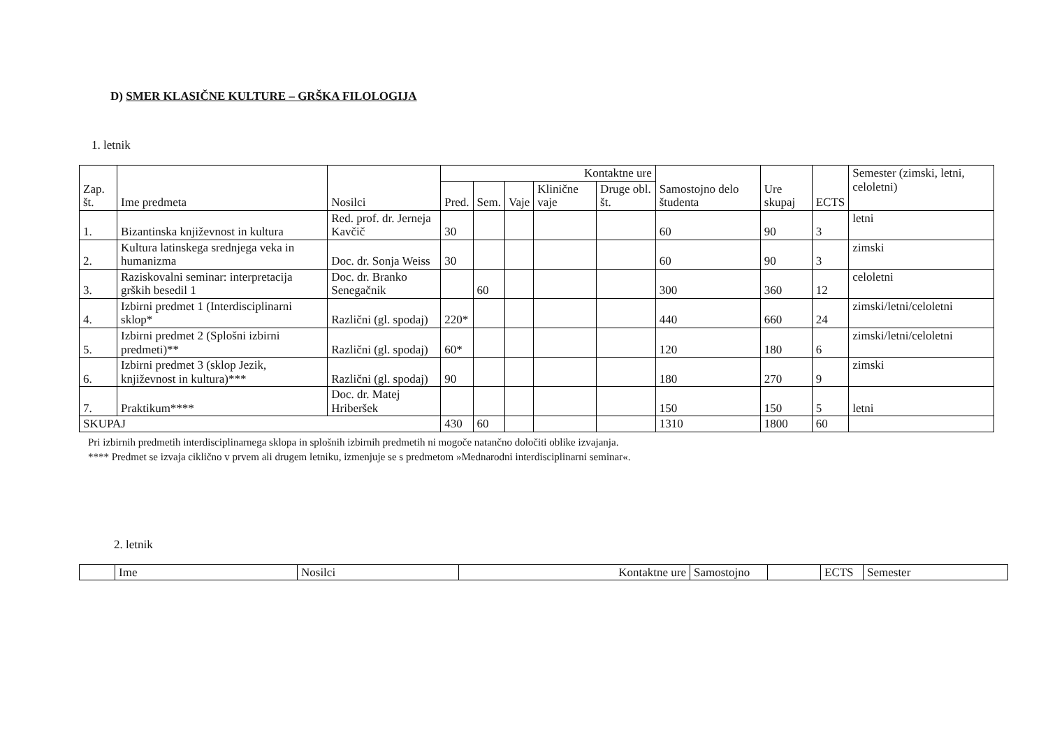D) SMER KLASIČNE KULTURE – GRŠKA FILOLOGIJA
1. letnik
| Zap. št. | Ime predmeta | Nosilci | Kontaktne ure | | | | | Samostojno delo študenta | Ure skupaj | ECTS | Semester (zimski, letni, celoletni) |
| --- | --- | --- | --- | --- | --- | --- | --- | --- | --- | --- | --- |
| | | | Pred. | Sem. | Vaje | Klinične vaje | Druge obl. št. | | | | |
| 1. | Bizantinska književnost in kultura | Red. prof. dr. Jerneja Kavčič | 30 | | | | | 60 | 90 | 3 | letni |
| 2. | Kultura latinskega srednjega veka in humanizma | Doc. dr. Sonja Weiss | 30 | | | | | 60 | 90 | 3 | zimski |
| 3. | Raziskovalni seminar: interpretacija grških besedil 1 | Doc. dr. Branko Senegačnik | | 60 | | | | 300 | 360 | 12 | celoletni |
| 4. | Izbirni predmet 1 (Interdisciplinarni sklop* | Različni (gl. spodaj) | 220* | | | | | 440 | 660 | 24 | zimski/letni/celoletni |
| 5. | Izbirni predmet 2 (Splošni izbirni predmeti)** | Različni (gl. spodaj) | 60* | | | | | 120 | 180 | 6 | zimski/letni/celoletni |
| 6. | Izbirni predmet 3 (sklop Jezik, književnost in kultura)*** | Različni (gl. spodaj) | 90 | | | | | 180 | 270 | 9 | zimski |
| 7. | Praktikum**** | Doc. dr. Matej Hriberšek | | | | | | 150 | 150 | 5 | letni |
| SKUPAJ | | | 430 | 60 | | | | 1310 | 1800 | 60 | |
Pri izbirnih predmetih interdisciplinarnega sklopa in splošnih izbirnih predmetih ni mogoče natančno določiti oblike izvajanja.
**** Predmet se izvaja ciklično v prvem ali drugem letniku, izmenjuje se s predmetom »Mednarodni interdisciplinarni seminar«.
2. letnik
| | Ime | Nosilci | Kontaktne ure | Samostojno | | ECTS | Semester |